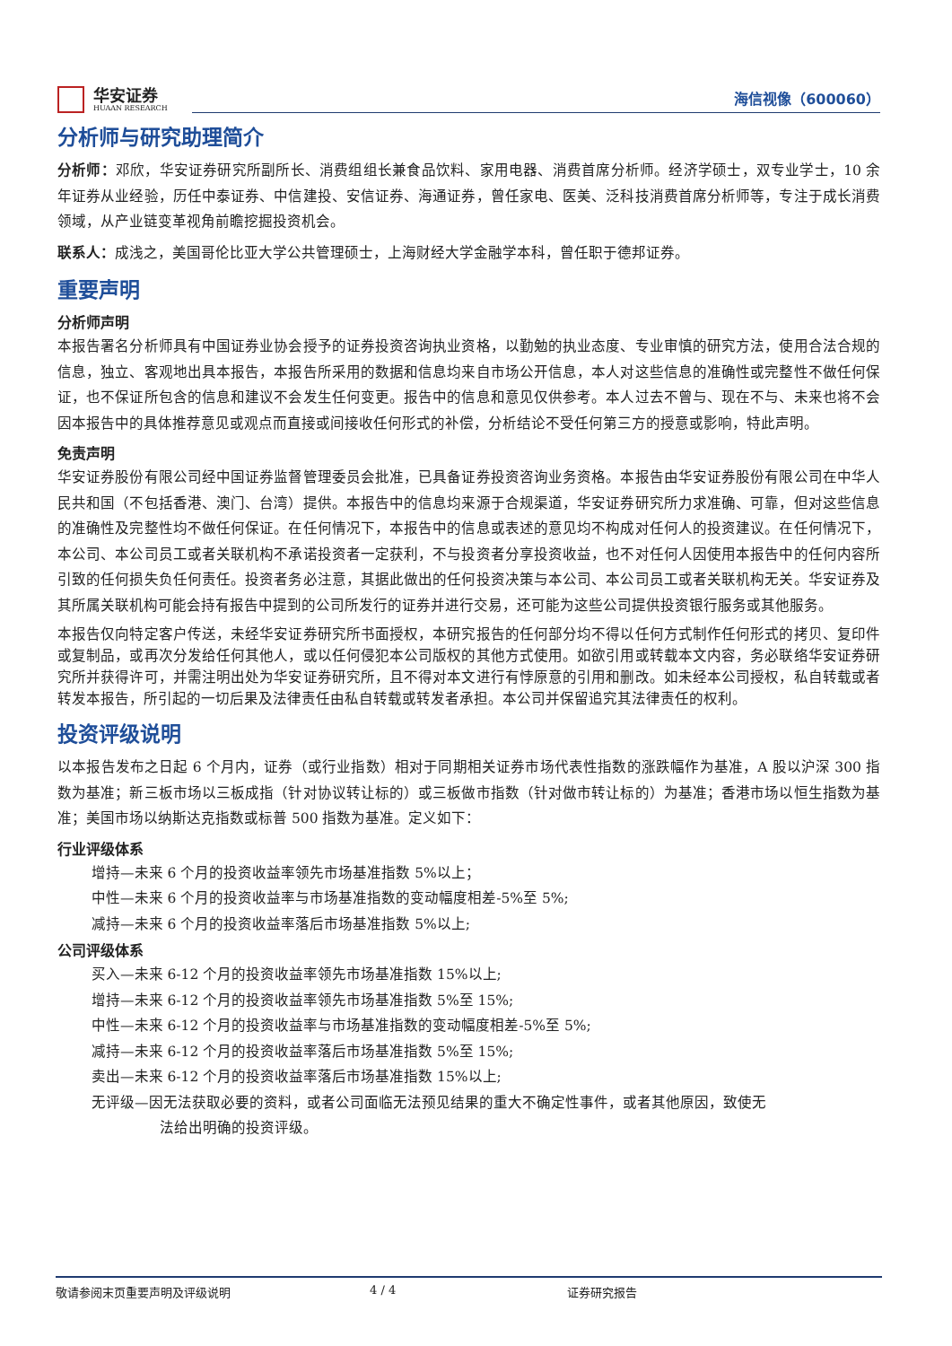华安证券
HUAAN RESEARCH
海信视像（600060）
分析师与研究助理简介
分析师：邓欣，华安证券研究所副所长、消费组组长兼食品饮料、家用电器、消费首席分析师。经济学硕士，双专业学士，10 余年证券从业经验，历任中泰证券、中信建投、安信证券、海通证券，曾任家电、医美、泛科技消费首席分析师等，专注于成长消费领域，从产业链变革视角前瞻挖掘投资机会。
联系人：成浅之，美国哥伦比亚大学公共管理硕士，上海财经大学金融学本科，曾任职于德邦证券。
重要声明
分析师声明
本报告署名分析师具有中国证券业协会授予的证券投资咨询执业资格，以勤勉的执业态度、专业审慎的研究方法，使用合法合规的信息，独立、客观地出具本报告，本报告所采用的数据和信息均来自市场公开信息，本人对这些信息的准确性或完整性不做任何保证，也不保证所包含的信息和建议不会发生任何变更。报告中的信息和意见仅供参考。本人过去不曾与、现在不与、未来也将不会因本报告中的具体推荐意见或观点而直接或间接收任何形式的补偿，分析结论不受任何第三方的授意或影响，特此声明。
免责声明
华安证券股份有限公司经中国证券监督管理委员会批准，已具备证券投资咨询业务资格。本报告由华安证券股份有限公司在中华人民共和国（不包括香港、澳门、台湾）提供。本报告中的信息均来源于合规渠道，华安证券研究所力求准确、可靠，但对这些信息的准确性及完整性均不做任何保证。在任何情况下，本报告中的信息或表述的意见均不构成对任何人的投资建议。在任何情况下，本公司、本公司员工或者关联机构不承诺投资者一定获利，不与投资者分享投资收益，也不对任何人因使用本报告中的任何内容所引致的任何损失负任何责任。投资者务必注意，其据此做出的任何投资决策与本公司、本公司员工或者关联机构无关。华安证券及其所属关联机构可能会持有报告中提到的公司所发行的证券并进行交易，还可能为这些公司提供投资银行服务或其他服务。
本报告仅向特定客户传送，未经华安证券研究所书面授权，本研究报告的任何部分均不得以任何方式制作任何形式的拷贝、复印件或复制品，或再次分发给任何其他人，或以任何侵犯本公司版权的其他方式使用。如欲引用或转载本文内容，务必联络华安证券研究所并获得许可，并需注明出处为华安证券研究所，且不得对本文进行有悖原意的引用和删改。如未经本公司授权，私自转载或者转发本报告，所引起的一切后果及法律责任由私自转载或转发者承担。本公司并保留追究其法律责任的权利。
投资评级说明
以本报告发布之日起 6 个月内，证券（或行业指数）相对于同期相关证券市场代表性指数的涨跌幅作为基准，A 股以沪深 300 指数为基准；新三板市场以三板成指（针对协议转让标的）或三板做市指数（针对做市转让标的）为基准；香港市场以恒生指数为基准；美国市场以纳斯达克指数或标普 500 指数为基准。定义如下：
行业评级体系
增持—未来 6 个月的投资收益率领先市场基准指数 5%以上；
中性—未来 6 个月的投资收益率与市场基准指数的变动幅度相差-5%至 5%;
减持—未来 6 个月的投资收益率落后市场基准指数 5%以上;
公司评级体系
买入—未来 6-12 个月的投资收益率领先市场基准指数 15%以上;
增持—未来 6-12 个月的投资收益率领先市场基准指数 5%至 15%;
中性—未来 6-12 个月的投资收益率与市场基准指数的变动幅度相差-5%至 5%;
减持—未来 6-12 个月的投资收益率落后市场基准指数 5%至 15%;
卖出—未来 6-12 个月的投资收益率落后市场基准指数 15%以上;
无评级—因无法获取必要的资料，或者公司面临无法预见结果的重大不确定性事件，或者其他原因，致使无
法给出明确的投资评级。
敬请参阅末页重要声明及评级说明 4 / 4 证券研究报告